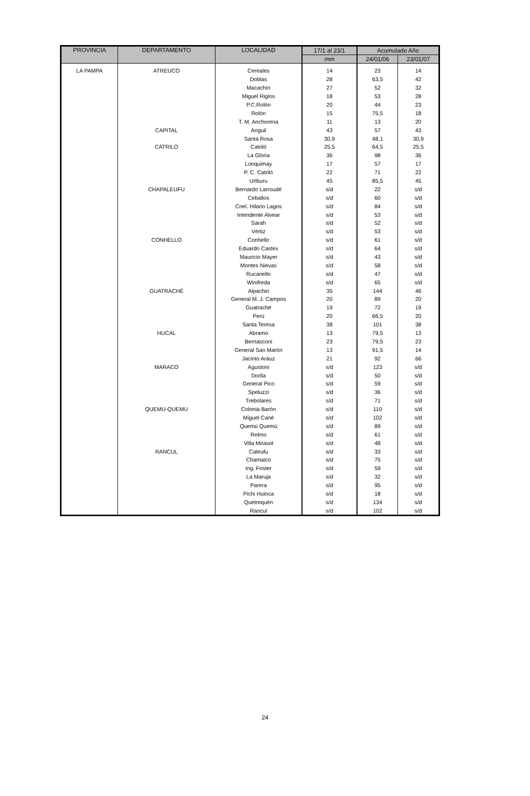| PROVINCIA | DEPARTAMENTO | LOCALIDAD | 17/1 al 23/1 | Acumulado Año | |
| --- | --- | --- | --- | --- | --- |
| | | | mm | 24/01/06 | 23/01/07 |
| LA PAMPA | ATREUCO | Cereales | 14 | 23 | 14 |
| | | Doblas | 28 | 63,5 | 42 |
| | | Macachín | 27 | 52 | 32 |
| | | Miguel Riglos | 18 | 53 | 28 |
| | | P.C.Rolón | 20 | 44 | 23 |
| | | Rolón | 15 | 75,5 | 18 |
| | | T. M. Anchorena | 11 | 13 | 20 |
| | CAPITAL | Anguil | 43 | 57 | 43 |
| | | Santa Rosa | 30,9 | 48,1 | 30,9 |
| | CATRILO | Catriló | 25,5 | 64,5 | 25,5 |
| | | La Gloria | 36 | 98 | 36 |
| | | Lonquimay | 17 | 57 | 17 |
| | | P. C. Catriló | 22 | 71 | 22 |
| | | Uriburu | 45 | 85,5 | 45 |
| | CHAPALEUFU | Bernardo Larroudé | s/d | 22 | s/d |
| | | Ceballos | s/d | 60 | s/d |
| | | Cnel. Hilario Lagos | s/d | 84 | s/d |
| | | Intendente Alvear | s/d | 53 | s/d |
| | | Sarah | s/d | 52 | s/d |
| | | Vértiz | s/d | 53 | s/d |
| | CONHELLO | Conhello | s/d | 61 | s/d |
| | | Eduardo Castex | s/d | 64 | s/d |
| | | Mauricio Mayer | s/d | 43 | s/d |
| | | Montes Nievas | s/d | 58 | s/d |
| | | Rucanello | s/d | 47 | s/d |
| | | Winifreda | s/d | 65 | s/d |
| | GUATRACHÉ | Alpachiri | 35 | 144 | 46 |
| | | General M. J. Campos | 20 | 89 | 20 |
| | | Guatraché | 19 | 72 | 19 |
| | | Perú | 20 | 66,5 | 20 |
| | | Santa Teresa | 38 | 101 | 38 |
| | HUCAL | Abramo | 13 | 79,5 | 13 |
| | | Bernasconi | 23 | 79,5 | 23 |
| | | General San Martín | 13 | 91,5 | 14 |
| | | Jacinto Aráuz | 21 | 92 | 66 |
| | MARACO | Agustoni | s/d | 123 | s/d |
| | | Dorila | s/d | 50 | s/d |
| | | General Pico | s/d | 59 | s/d |
| | | Speluzzi | s/d | 36 | s/d |
| | | Trebolares | s/d | 71 | s/d |
| | QUEMU-QUEMU | Colonia Barón | s/d | 110 | s/d |
| | | Miguel Cané | s/d | 102 | s/d |
| | | Quemú Quemú | s/d | 89 | s/d |
| | | Relmo | s/d | 61 | s/d |
| | | Villa Mirasol | s/d | 48 | s/d |
| | RANCUL | Caleufu | s/d | 33 | s/d |
| | | Chamaico | s/d | 75 | s/d |
| | | Ing. Foster | s/d | 59 | s/d |
| | | La Maruja | s/d | 32 | s/d |
| | | Parera | s/d | 95 | s/d |
| | | Pichi Huinca | s/d | 18 | s/d |
| | | Quetrequén | s/d | 134 | s/d |
| | | Rancul | s/d | 102 | s/d |
24